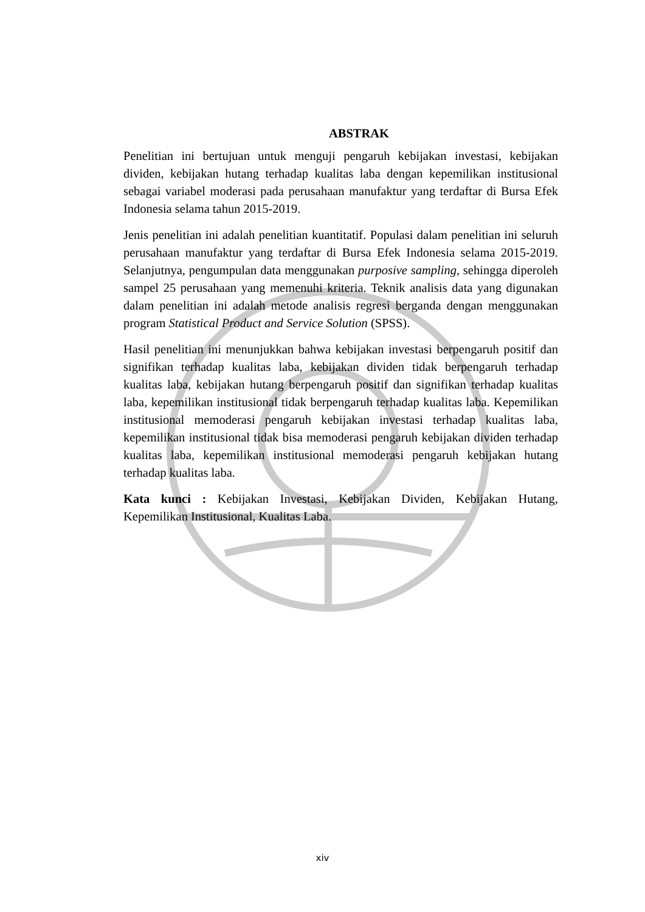ABSTRAK
Penelitian ini bertujuan untuk menguji pengaruh kebijakan investasi, kebijakan dividen, kebijakan hutang terhadap kualitas laba dengan kepemilikan institusional sebagai variabel moderasi pada perusahaan manufaktur yang terdaftar di Bursa Efek Indonesia selama tahun 2015-2019.
Jenis penelitian ini adalah penelitian kuantitatif. Populasi dalam penelitian ini seluruh perusahaan manufaktur yang terdaftar di Bursa Efek Indonesia selama 2015-2019. Selanjutnya, pengumpulan data menggunakan purposive sampling, sehingga diperoleh sampel 25 perusahaan yang memenuhi kriteria. Teknik analisis data yang digunakan dalam penelitian ini adalah metode analisis regresi berganda dengan menggunakan program Statistical Product and Service Solution (SPSS).
Hasil penelitian ini menunjukkan bahwa kebijakan investasi berpengaruh positif dan signifikan terhadap kualitas laba, kebijakan dividen tidak berpengaruh terhadap kualitas laba, kebijakan hutang berpengaruh positif dan signifikan terhadap kualitas laba, kepemilikan institusional tidak berpengaruh terhadap kualitas laba. Kepemilikan institusional memoderasi pengaruh kebijakan investasi terhadap kualitas laba, kepemilikan institusional tidak bisa memoderasi pengaruh kebijakan dividen terhadap kualitas laba, kepemilikan institusional memoderasi pengaruh kebijakan hutang terhadap kualitas laba.
Kata kunci : Kebijakan Investasi, Kebijakan Dividen, Kebijakan Hutang, Kepemilikan Institusional, Kualitas Laba.
xiv